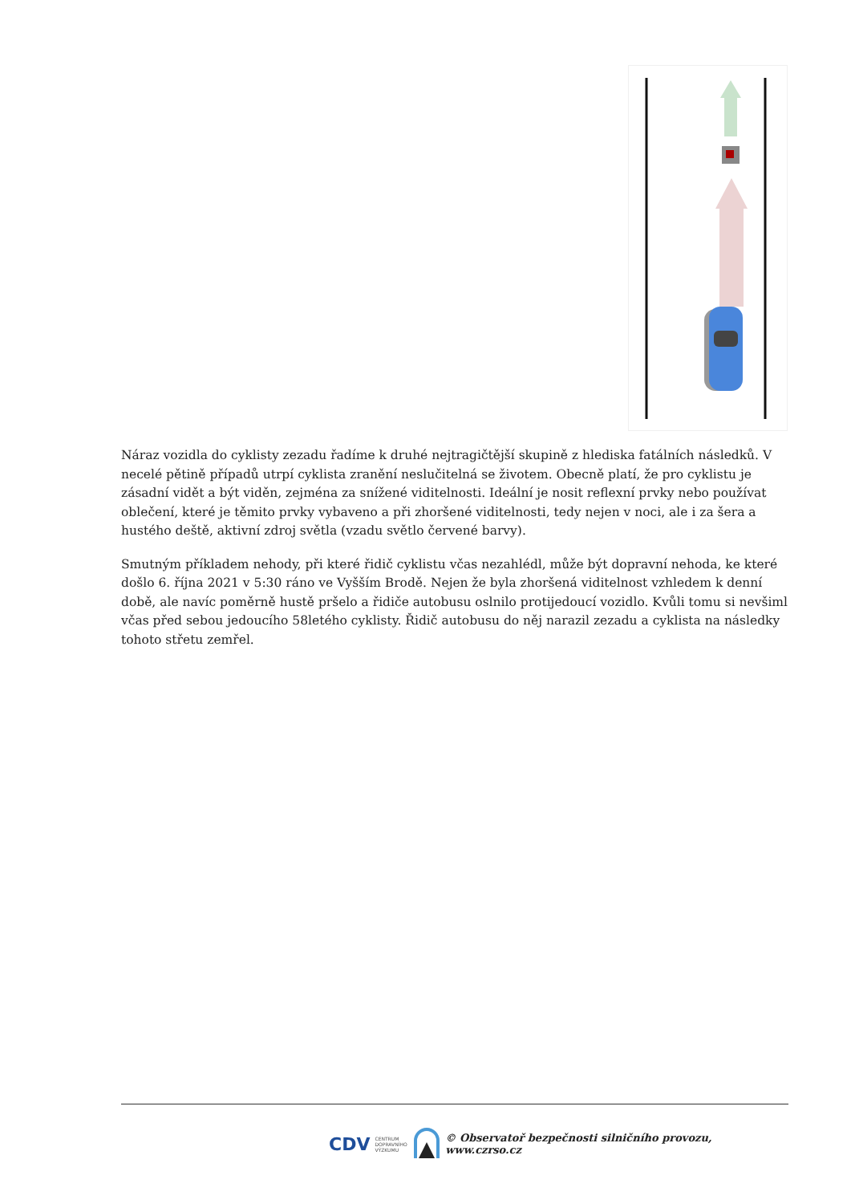Náraz vozidla do cyklisty zezadu řadíme k druhé nejtragičtější skupině z hlediska fatálních následků. V necelé pětině případů utrpí cyklista zranění neslučitelná se životem. Obecně platí, že pro cyklistu je zásadní vidět a být viděn, zejména za snížené viditelnosti. Ideální je nosit reflexní prvky nebo používat oblečení, které je těmito prvky vybaveno a při zhoršené viditelnosti, tedy nejen v noci, ale i za šera a hustého deště, aktivní zdroj světla (vzadu světlo červené barvy).
Smutným příkladem nehody, při které řidič cyklistu včas nezahlédl, může být dopravní nehoda, ke které došlo 6. října 2021 v 5:30 ráno ve Vyšším Brodě. Nejen že byla zhoršená viditelnost vzhledem k denní době, ale navíc poměrně hustě pršelo a řidiče autobusu oslnilo protijedoucí vozidlo. Kvůli tomu si nevšiml včas před sebou jedoucího 58letého cyklisty. Řidič autobusu do něj narazil zezadu a cyklista na následky tohoto střetu zemřel.
CDV CENTRUM
DOPRAVNÍHO
VÝZKUMU © Observatoř bezpečnosti silničního provozu, www.czrso.cz